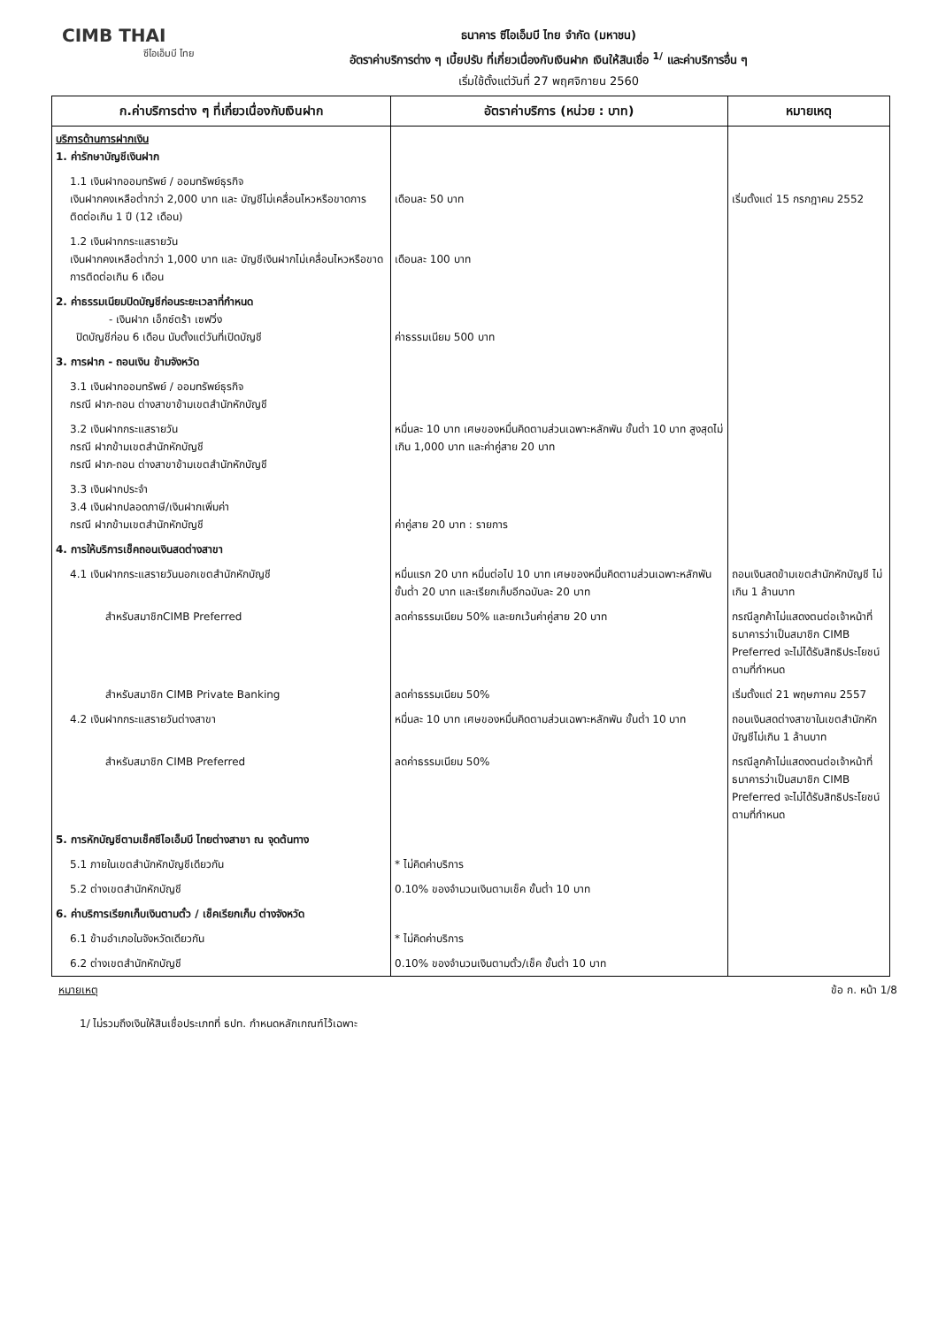CIMB THAI
ซีไอเอ็มบี ไทย
ธนาคาร ซีไอเอ็มบี ไทย จำกัด (มหาชน)
อัตราค่าบริการต่าง ๆ เบี้ยปรับ ที่เกี่ยวเนื่องกับเงินฝาก เงินให้สินเชื่อ <sup>1/</sup> และค่าบริการอื่น ๆ
เริ่มใช้ตั้งแต่วันที่ 27 พฤศจิกายน 2560
| ก.ค่าบริการต่าง ๆ ที่เกี่ยวเนื่องกับเงินฝาก | อัตราค่าบริการ (หน่วย : บาท) | หมายเหตุ |
| --- | --- | --- |
| บริการด้านการฝากเงิน 1. ค่ารักษาบัญชีเงินฝาก | | |
| 1.1 เงินฝากออมทรัพย์ / ออมทรัพย์ธุรกิจ เงินฝากคงเหลือต่ำกว่า 2,000 บาท และ บัญชีไม่เคลื่อนไหวหรือขาดการติดต่อเกิน 1 ปี (12 เดือน) | เดือนละ 50 บาท | เริ่มตั้งแต่ 15 กรกฎาคม 2552 |
| 1.2 เงินฝากกระแสรายวัน เงินฝากคงเหลือต่ำกว่า 1,000 บาท และ บัญชีเงินฝากไม่เคลื่อนไหวหรือขาดการติดต่อเกิน 6 เดือน | เดือนละ 100 บาท | |
| 2. ค่าธรรมเนียมปิดบัญชีก่อนระยะเวลาที่กำหนด - เงินฝาก เอ็กซ์ตร้า เซฟวิ่ง ปิดบัญชีก่อน 6 เดือน นับตั้งแต่วันที่เปิดบัญชี | ค่าธรรมเนียม 500 บาท | |
| 3. การฝาก - ถอนเงิน ข้ามจังหวัด | | |
| 3.1 เงินฝากออมทรัพย์ / ออมทรัพย์ธุรกิจ กรณี ฝาก-ถอน ต่างสาขาข้ามเขตสำนักหักบัญชี | | |
| 3.2 เงินฝากกระแสรายวัน กรณี ฝากข้ามเขตสำนักหักบัญชี กรณี ฝาก-ถอน ต่างสาขาข้ามเขตสำนักหักบัญชี | หมื่นละ 10 บาท เศษของหมื่นคิดตามส่วนเฉพาะหลักพัน ขั้นต่ำ 10 บาท สูงสุดไม่เกิน 1,000 บาท และค่าคู่สาย 20 บาท | |
| 3.3 เงินฝากประจำ 3.4 เงินฝากปลอดภาษี/เงินฝากเพิ่มค่า กรณี ฝากข้ามเขตสำนักหักบัญชี | ค่าคู่สาย 20 บาท : รายการ | |
| 4. การให้บริการเช็คถอนเงินสดต่างสาขา | | |
| 4.1 เงินฝากกระแสรายวันนอกเขตสำนักหักบัญชี | หมื่นแรก 20 บาท หมื่นต่อไป 10 บาท เศษของหมื่นคิดตามส่วนเฉพาะหลักพัน ขั้นต่ำ 20 บาท และเรียกเก็บอีกฉบับละ 20 บาท | ถอนเงินสดข้ามเขตสำนักหักบัญชี ไม่เกิน 1 ล้านบาท |
| สำหรับสมาชิกCIMB Preferred | ลดค่าธรรมเนียม 50% และยกเว้นค่าคู่สาย 20 บาท | กรณีลูกค้าไม่แสดงตนต่อเจ้าหน้าที่ ธนาคารว่าเป็นสมาชิก CIMB Preferred จะไม่ได้รับสิทธิประโยชน์ตามที่กำหนด |
| สำหรับสมาชิก CIMB Private Banking | ลดค่าธรรมเนียม 50% | เริ่มตั้งแต่ 21 พฤษภาคม 2557 |
| 4.2 เงินฝากกระแสรายวันต่างสาขา | หมื่นละ 10 บาท เศษของหมื่นคิดตามส่วนเฉพาะหลักพัน ขั้นต่ำ 10 บาท | ถอนเงินสดต่างสาขาในเขตสำนักหักบัญชีไม่เกิน 1 ล้านบาท |
| สำหรับสมาชิก CIMB Preferred | ลดค่าธรรมเนียม 50% | กรณีลูกค้าไม่แสดงตนต่อเจ้าหน้าที่ ธนาคารว่าเป็นสมาชิก CIMB Preferred จะไม่ได้รับสิทธิประโยชน์ตามที่กำหนด |
| 5. การหักบัญชีตามเช็คซีไอเอ็มบี ไทยต่างสาขา ณ จุดต้นทาง | | |
| 5.1 ภายในเขตสำนักหักบัญชีเดียวกัน | * ไม่คิดค่าบริการ | |
| 5.2 ต่างเขตสำนักหักบัญชี | 0.10% ของจำนวนเงินตามเช็ค ขั้นต่ำ 10 บาท | |
| 6. ค่าบริการเรียกเก็บเงินตามตั๋ว / เช็คเรียกเก็บ ต่างจังหวัด | | |
| 6.1 ข้ามอำเภอในจังหวัดเดียวกัน | * ไม่คิดค่าบริการ | |
| 6.2 ต่างเขตสำนักหักบัญชี | 0.10% ของจำนวนเงินตามตั๋ว/เช็ค ขั้นต่ำ 10 บาท | |
หมายเหตุ ข้อ ก. หน้า 1/8
1/ ไม่รวมถึงเงินให้สินเชื่อประเภทที่ ธปท. กำหนดหลักเกณฑ์ไว้เฉพาะ